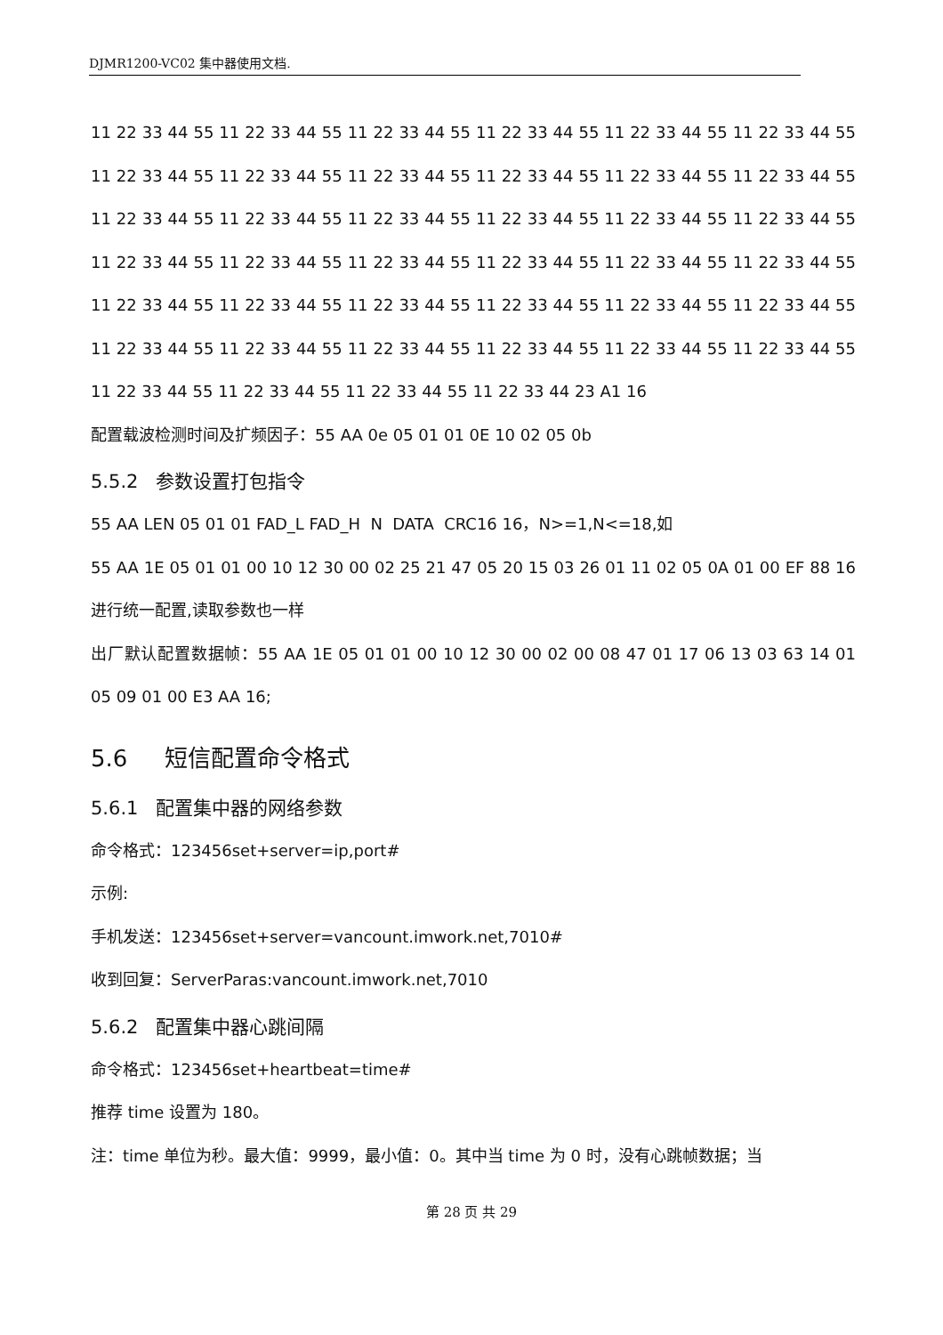DJMR1200-VC02 集中器使用文档.
11 22 33 44 55 11 22 33 44 55 11 22 33 44 55 11 22 33 44 55 11 22 33 44 55 11 22 33 44 55 11 22 33 44 55 11 22 33 44 55 11 22 33 44 55 11 22 33 44 55 11 22 33 44 55 11 22 33 44 55 11 22 33 44 55 11 22 33 44 55 11 22 33 44 55 11 22 33 44 55 11 22 33 44 55 11 22 33 44 55 11 22 33 44 55 11 22 33 44 55 11 22 33 44 55 11 22 33 44 55 11 22 33 44 55 11 22 33 44 55 11 22 33 44 55 11 22 33 44 55 11 22 33 44 55 11 22 33 44 55 11 22 33 44 55 11 22 33 44 55 11 22 33 44 55 11 22 33 44 55 11 22 33 44 55 11 22 33 44 55 11 22 33 44 55 11 22 33 44 55 11 22 33 44 55 11 22 33 44 55 11 22 33 44 55 11 22 33 44 23 A1 16
配置载波检测时间及扩频因子：55 AA 0e 05 01 01 0E 10 02 05 0b
5.5.2 参数设置打包指令
55 AA LEN 05 01 01 FAD_L FAD_H N DATA CRC16 16，N>=1,N<=18,如
55 AA 1E 05 01 01 00 10 12 30 00 02 25 21 47 05 20 15 03 26 01 11 02 05 0A 01 00 EF 88 16 进行统一配置,读取参数也一样
出厂默认配置数据帧：55 AA 1E 05 01 01 00 10 12 30 00 02 00 08 47 01 17 06 13 03 63 14 01 05 09 01 00 E3 AA 16;
5.6 短信配置命令格式
5.6.1 配置集中器的网络参数
命令格式：123456set+server=ip,port#
示例:
手机发送：123456set+server=vancount.imwork.net,7010#
收到回复：ServerParas:vancount.imwork.net,7010
5.6.2 配置集中器心跳间隔
命令格式：123456set+heartbeat=time#
推荐 time 设置为 180。
注：time 单位为秒。最大值：9999，最小值：0。其中当 time 为 0 时，没有心跳帧数据；当
第 28 页 共 29